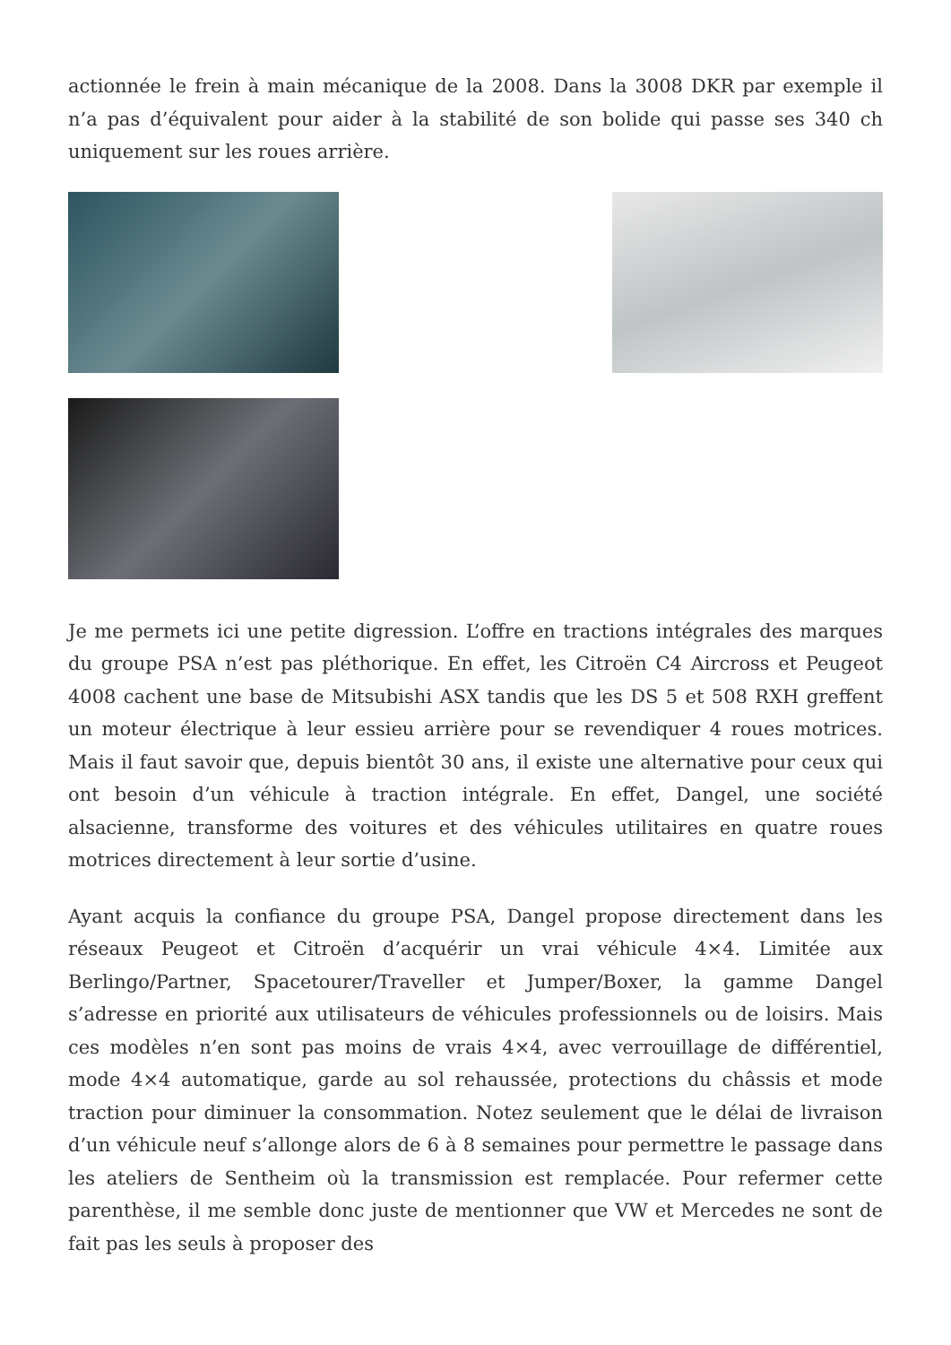actionnée le frein à main mécanique de la 2008. Dans la 3008 DKR par exemple il n’a pas d’équivalent pour aider à la stabilité de son bolide qui passe ses 340 ch uniquement sur les roues arrière.
Je me permets ici une petite digression. L’offre en tractions intégrales des marques du groupe PSA n’est pas pléthorique. En effet, les Citroën C4 Aircross et Peugeot 4008 cachent une base de Mitsubishi ASX tandis que les DS 5 et 508 RXH greffent un moteur électrique à leur essieu arrière pour se revendiquer 4 roues motrices. Mais il faut savoir que, depuis bientôt 30 ans, il existe une alternative pour ceux qui ont besoin d’un véhicule à traction intégrale. En effet, Dangel, une société alsacienne, transforme des voitures et des véhicules utilitaires en quatre roues motrices directement à leur sortie d’usine.
Ayant acquis la confiance du groupe PSA, Dangel propose directement dans les réseaux Peugeot et Citroën d’acquérir un vrai véhicule 4×4. Limitée aux Berlingo/Partner, Spacetourer/Traveller et Jumper/Boxer, la gamme Dangel s’adresse en priorité aux utilisateurs de véhicules professionnels ou de loisirs. Mais ces modèles n’en sont pas moins de vrais 4×4, avec verrouillage de différentiel, mode 4×4 automatique, garde au sol rehaussée, protections du châssis et mode traction pour diminuer la consommation. Notez seulement que le délai de livraison d’un véhicule neuf s’allonge alors de 6 à 8 semaines pour permettre le passage dans les ateliers de Sentheim où la transmission est remplacée. Pour refermer cette parenthèse, il me semble donc juste de mentionner que VW et Mercedes ne sont de fait pas les seuls à proposer des